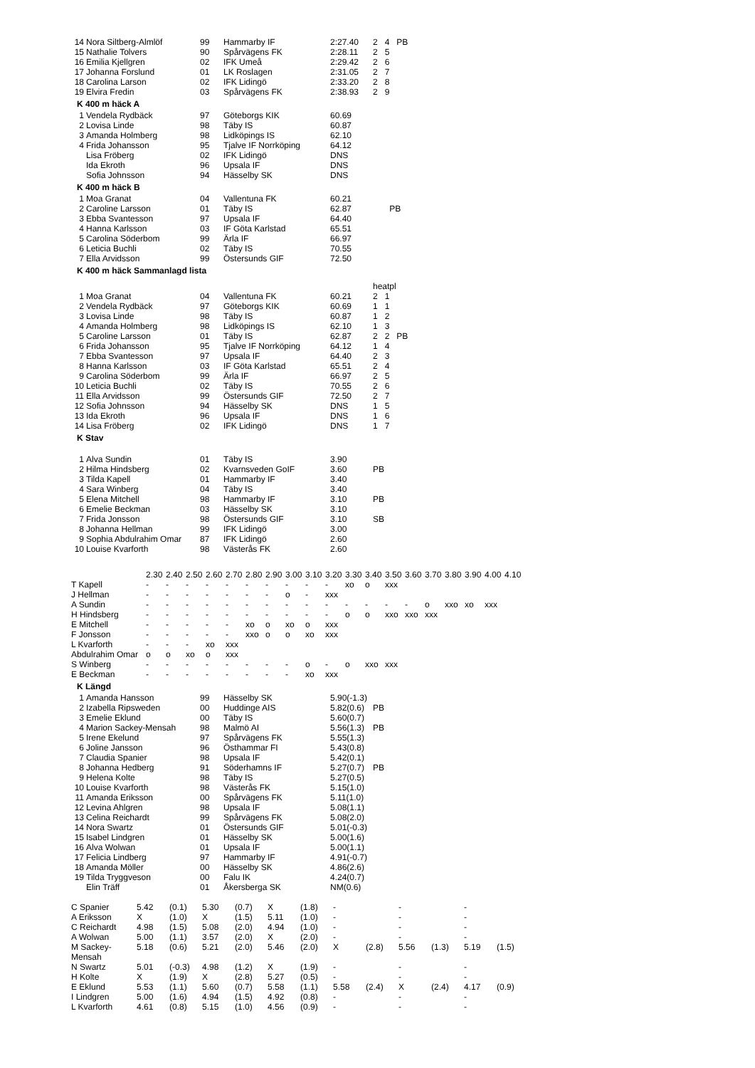| 14 | Nora Siltberg-Almlöf | 99 | Hammarby IF | 2:27.40 | 2 4 PB |
| 15 | Nathalie Tolvers | 90 | Spårvägens FK | 2:28.11 | 2 5 |
| 16 | Emilia Kjellgren | 02 | IFK Umeå | 2:29.42 | 2 6 |
| 17 | Johanna Forslund | 01 | LK Roslagen | 2:31.05 | 2 7 |
| 18 | Carolina Larson | 02 | IFK Lidingö | 2:33.20 | 2 8 |
| 19 | Elvira Fredin | 03 | Spårvägens FK | 2:38.93 | 2 9 |
K 400 m häck A
| 1 | Vendela Rydbäck | 97 | Göteborgs KIK | 60.69 |
| 2 | Lovisa Linde | 98 | Täby IS | 60.87 |
| 3 | Amanda Holmberg | 98 | Lidköpings IS | 62.10 |
| 4 | Frida Johansson | 95 | Tjalve IF Norrköping | 64.12 |
| | Lisa Fröberg | 02 | IFK Lidingö | DNS |
| | Ida Ekroth | 96 | Upsala IF | DNS |
| | Sofia Johnsson | 94 | Hässelby SK | DNS |
K 400 m häck B
| 1 | Moa Granat | 04 | Vallentuna FK | 60.21 | |
| 2 | Caroline Larsson | 01 | Täby IS | 62.87 | PB |
| 3 | Ebba Svantesson | 97 | Upsala IF | 64.40 | |
| 4 | Hanna Karlsson | 03 | IF Göta Karlstad | 65.51 | |
| 5 | Carolina Söderbom | 99 | Ärla IF | 66.97 | |
| 6 | Leticia Buchli | 02 | Täby IS | 70.55 | |
| 7 | Ella Arvidsson | 99 | Östersunds GIF | 72.50 | |
K 400 m häck Sammanlagd lista
| | | | | | heatpl |
| 1 | Moa Granat | 04 | Vallentuna FK | 60.21 | 2 1 |
| 2 | Vendela Rydbäck | 97 | Göteborgs KIK | 60.69 | 1 1 |
| 3 | Lovisa Linde | 98 | Täby IS | 60.87 | 1 2 |
| 4 | Amanda Holmberg | 98 | Lidköpings IS | 62.10 | 1 3 |
| 5 | Caroline Larsson | 01 | Täby IS | 62.87 | 2 2 PB |
| 6 | Frida Johansson | 95 | Tjalve IF Norrköping | 64.12 | 1 4 |
| 7 | Ebba Svantesson | 97 | Upsala IF | 64.40 | 2 3 |
| 8 | Hanna Karlsson | 03 | IF Göta Karlstad | 65.51 | 2 4 |
| 9 | Carolina Söderbom | 99 | Ärla IF | 66.97 | 2 5 |
| 10 | Leticia Buchli | 02 | Täby IS | 70.55 | 2 6 |
| 11 | Ella Arvidsson | 99 | Östersunds GIF | 72.50 | 2 7 |
| 12 | Sofia Johnsson | 94 | Hässelby SK | DNS | 1 5 |
| 13 | Ida Ekroth | 96 | Upsala IF | DNS | 1 6 |
| 14 | Lisa Fröberg | 02 | IFK Lidingö | DNS | 1 7 |
K Stav
| 1 | Alva Sundin | 01 | Täby IS | 3.90 | |
| 2 | Hilma Hindsberg | 02 | Kvarnsveden GoIF | 3.60 | PB |
| 3 | Tilda Kapell | 01 | Hammarby IF | 3.40 | |
| 4 | Sara Winberg | 04 | Täby IS | 3.40 | |
| 5 | Elena Mitchell | 98 | Hammarby IF | 3.10 | PB |
| 6 | Emelie Beckman | 03 | Hässelby SK | 3.10 | |
| 7 | Frida Jonsson | 98 | Östersunds GIF | 3.10 | SB |
| 8 | Johanna Hellman | 99 | IFK Lidingö | 3.00 | |
| 9 | Sophia Abdulrahim Omar | 87 | IFK Lidingö | 2.60 | |
| 10 | Louise Kvarforth | 98 | Västerås FK | 2.60 | |
| | 2.30 | 2.40 | 2.50 | 2.60 | 2.70 | 2.80 | 2.90 | 3.00 | 3.10 | 3.20 | 3.30 | 3.40 | 3.50 | 3.60 | 3.70 | 3.80 | 3.90 | 4.00 | 4.10 |
| T Kapell | - | - | - | - | - | - | - | - | - | - | xo | o | xxx | | | | | | |
| J Hellman | - | - | - | - | - | - | - | o | - | xxx | | | | | | | | | |
| A Sundin | - | - | - | - | - | - | - | - | - | - | - | - | - | - | o | xxo | xo | xxx | |
| H Hindsberg | - | - | - | - | - | - | - | - | - | - | o | o | xxo | xxo | xxx | | | | |
| E Mitchell | - | - | - | - | - | xo | o | xo | o | xxx | | | | | | | | | |
| F Jonsson | - | - | - | - | - | xxo | o | o | xo | xxx | | | | | | | | | |
| L Kvarforth | - | - | - | xo | xxx | | | | | | | | | | | | | | |
| Abdulrahim Omar | o | o | xo | o | xxx | | | | | | | | | | | | | | |
| S Winberg | - | - | - | - | - | - | - | - | o | - | o | xxo | xxx | | | | | | |
| E Beckman | - | - | - | - | - | - | - | - | xo | xxx | | | | | | | | | |
K Längd
| 1 | Amanda Hansson | 99 | Hässelby SK | 5.90(-1.3) | |
| 2 | Izabella Ripsweden | 00 | Huddinge AIS | 5.82(0.6) | PB |
| 3 | Emelie Eklund | 00 | Täby IS | 5.60(0.7) | |
| 4 | Marion Sackey-Mensah | 98 | Malmö AI | 5.56(1.3) | PB |
| 5 | Irene Ekelund | 97 | Spårvägens FK | 5.55(1.3) | |
| 6 | Joline Jansson | 96 | Östhammar FI | 5.43(0.8) | |
| 7 | Claudia Spanier | 98 | Upsala IF | 5.42(0.1) | |
| 8 | Johanna Hedberg | 91 | Söderhamns IF | 5.27(0.7) | PB |
| 9 | Helena Kolte | 98 | Täby IS | 5.27(0.5) | |
| 10 | Louise Kvarforth | 98 | Västerås FK | 5.15(1.0) | |
| 11 | Amanda Eriksson | 00 | Spårvägens FK | 5.11(1.0) | |
| 12 | Levina Ahlgren | 98 | Upsala IF | 5.08(1.1) | |
| 13 | Celina Reichardt | 99 | Spårvägens FK | 5.08(2.0) | |
| 14 | Nora Swartz | 01 | Östersunds GIF | 5.01(-0.3) | |
| 15 | Isabel Lindgren | 01 | Hässelby SK | 5.00(1.6) | |
| 16 | Alva Wolwan | 01 | Upsala IF | 5.00(1.1) | |
| 17 | Felicia Lindberg | 97 | Hammarby IF | 4.91(-0.7) | |
| 18 | Amanda Möller | 00 | Hässelby SK | 4.86(2.6) | |
| 19 | Tilda Tryggveson | 00 | Falu IK | 4.24(0.7) | |
| | Elin Träff | 01 | Åkersberga SK | NM(0.6) | |
| C Spanier | 5.42 | (0.1) | 5.30 | (0.7) | X | (1.8) | - | | - | | - | |
| A Eriksson | X | (1.0) | X | (1.5) | 5.11 | (1.0) | - | | - | | - | |
| C Reichardt | 4.98 | (1.5) | 5.08 | (2.0) | 4.94 | (1.0) | - | | - | | - | |
| A Wolwan | 5.00 | (1.1) | 3.57 | (2.0) | X | (2.0) | - | | - | | - | |
| M Sackey- Mensah | 5.18 | (0.6) | 5.21 | (2.0) | 5.46 | (2.0) | X | (2.8) | 5.56 | (1.3) | 5.19 | (1.5) |
| N Swartz | 5.01 | (-0.3) | 4.98 | (1.2) | X | (1.9) | - | | - | | - | |
| H Kolte | X | (1.9) | X | (2.8) | 5.27 | (0.5) | - | | - | | - | |
| E Eklund | 5.53 | (1.1) | 5.60 | (0.7) | 5.58 | (1.1) | 5.58 | (2.4) | X | (2.4) | 4.17 | (0.9) |
| I Lindgren | 5.00 | (1.6) | 4.94 | (1.5) | 4.92 | (0.8) | - | | - | | - | |
| L Kvarforth | 4.61 | (0.8) | 5.15 | (1.0) | 4.56 | (0.9) | - | | - | | - | |